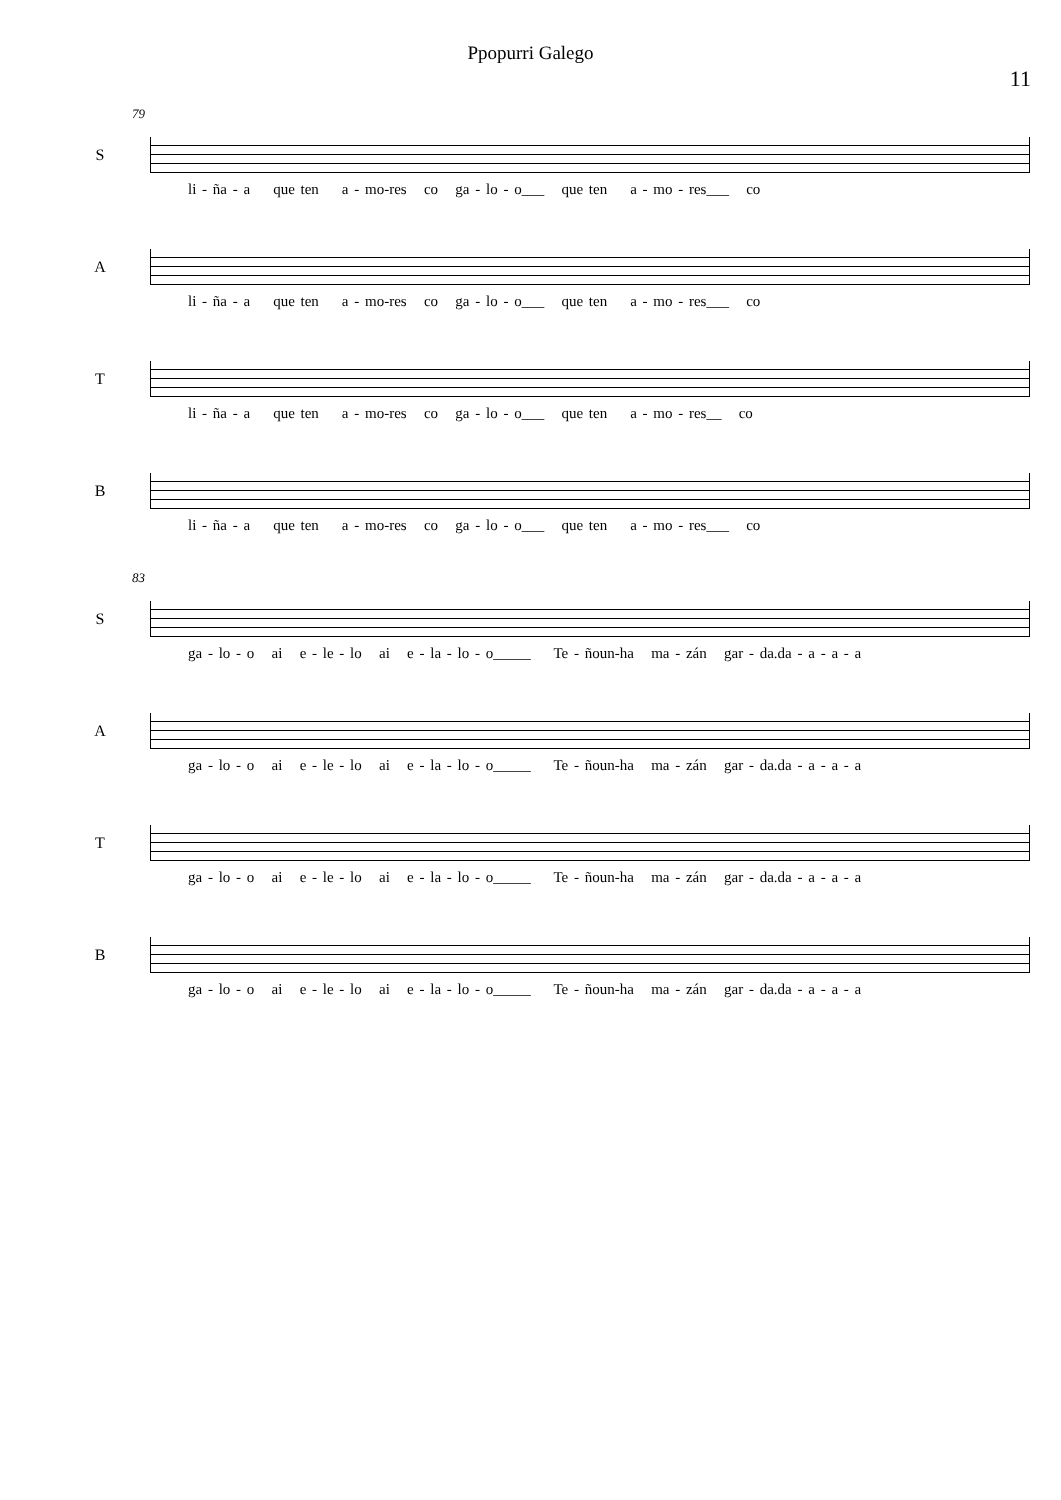Ppopurri Galego
11
79
S
li - ña - a que ten a - mo-res co ga - lo - o___ que ten a - mo - res___ co
A
li - ña - a que ten a - mo-res co ga - lo - o___ que ten a - mo - res___ co
T
li - ña - a que ten a - mo-res co ga - lo - o___ que ten a - mo - res__ co
B
li - ña - a que ten a - mo-res co ga - lo - o___ que ten a - mo - res___ co
83
S
ga - lo - o ai e - le - lo ai e - la - lo - o_____ Te - ñoun-ha ma - zán gar - da.da - a - a - a
A
ga - lo - o ai e - le - lo ai e - la - lo - o_____ Te - ñoun-ha ma - zán gar - da.da - a - a - a
T
ga - lo - o ai e - le - lo ai e - la - lo - o_____ Te - ñoun-ha ma - zán gar - da.da - a - a - a
B
ga - lo - o ai e - le - lo ai e - la - lo - o_____ Te - ñoun-ha ma - zán gar - da.da - a - a - a